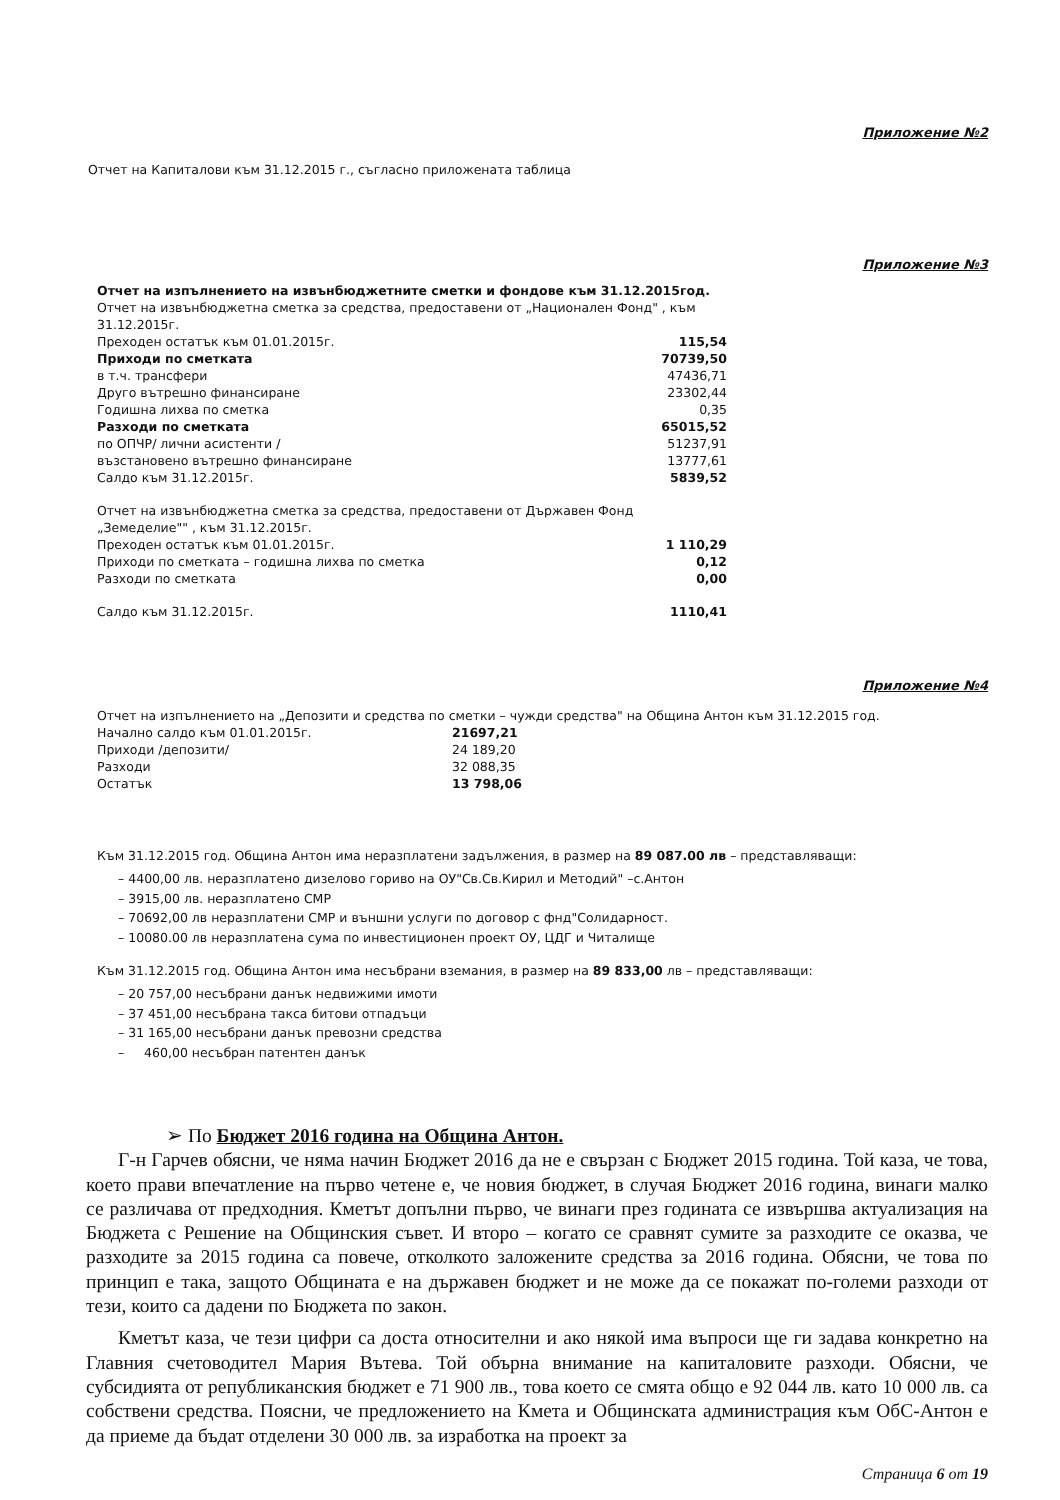Приложение №2
Отчет на Капиталови към 31.12.2015 г., съгласно приложената таблица
Приложение №3
| Отчет на изпълнението на извънбюджетните сметки и фондове към 31.12.2015год. | |
| Отчет на извънбюджетна сметка за средства, предоставени от „Национален Фонд" , към 31.12.2015г. | |
| Преходен остатък към 01.01.2015г. | 115,54 |
| Приходи по сметката | 70739,50 |
| в т.ч. трансфери | 47436,71 |
| Друго вътрешно финансиране | 23302,44 |
| Годишна лихва по сметка | 0,35 |
| Разходи по сметката | 65015,52 |
| по ОПЧР/ лични асистенти / | 51237,91 |
| възстановено вътрешно финансиране | 13777,61 |
| Салдо към 31.12.2015г. | 5839,52 |
| Отчет на извънбюджетна сметка за средства, предоставени от Държавен Фонд „Земеделие"" , към 31.12.2015г. | |
| Преходен остатък към 01.01.2015г. | 1 110,29 |
| Приходи по сметката – годишна лихва по сметка | 0,12 |
| Разходи по сметката | 0,00 |
| Салдо към 31.12.2015г. | 1110,41 |
Приложение №4
| Отчет на изпълнението на „Депозити и средства по сметки – чужди средства" на Община Антон към 31.12.2015 год. | |
| Начално салдо към 01.01.2015г. | 21697,21 |
| Приходи /депозити/ | 24 189,20 |
| Разходи | 32 088,35 |
| Остатък | 13 798,06 |
Към 31.12.2015 год. Община Антон има неразплатени задължения, в размер на 89 087.00 лв – представляващи:
– 4400,00 лв. неразплатено дизелово гориво на ОУ"Св.Св.Кирил и Методий" –с.Антон
– 3915,00 лв. неразплатено СМР
– 70692,00 лв неразплатени СМР и външни услуги по договор с фнд"Солидарност.
– 10080.00 лв неразплатена сума по инвестиционен проект ОУ, ЦДГ и Читалище
Към 31.12.2015 год. Община Антон има несъбрани вземания, в размер на 89 833,00 лв – представляващи:
– 20 757,00 несъбрани данък недвижими имоти
– 37 451,00 несъбрана такса битови отпадъци
– 31 165,00 несъбрани данък превозни средства
– 460,00 несъбран патентен данък
➢ По Бюджет 2016 година на Община Антон.
Г-н Гарчев обясни, че няма начин Бюджет 2016 да не е свързан с Бюджет 2015 година. Той каза, че това, което прави впечатление на първо четене е, че новия бюджет, в случая Бюджет 2016 година, винаги малко се различава от предходния. Кметът допълни първо, че винаги през годината се извършва актуализация на Бюджета с Решение на Общинския съвет. И второ – когато се сравнят сумите за разходите се оказва, че разходите за 2015 година са повече, отколкото заложените средства за 2016 година. Обясни, че това по принцип е така, защото Общината е на държавен бюджет и не може да се покажат по-големи разходи от тези, които са дадени по Бюджета по закон.
Кметът каза, че тези цифри са доста относителни и ако някой има въпроси ще ги задава конкретно на Главния счетоводител Мария Вътева. Той обърна внимание на капиталовите разходи. Обясни, че субсидията от републиканския бюджет е 71 900 лв., това което се смята общо е 92 044 лв. като 10 000 лв. са собствени средства. Поясни, че предложението на Кмета и Общинската администрация към ОбС-Антон е да приеме да бъдат отделени 30 000 лв. за изработка на проект за
Страница 6 от 19